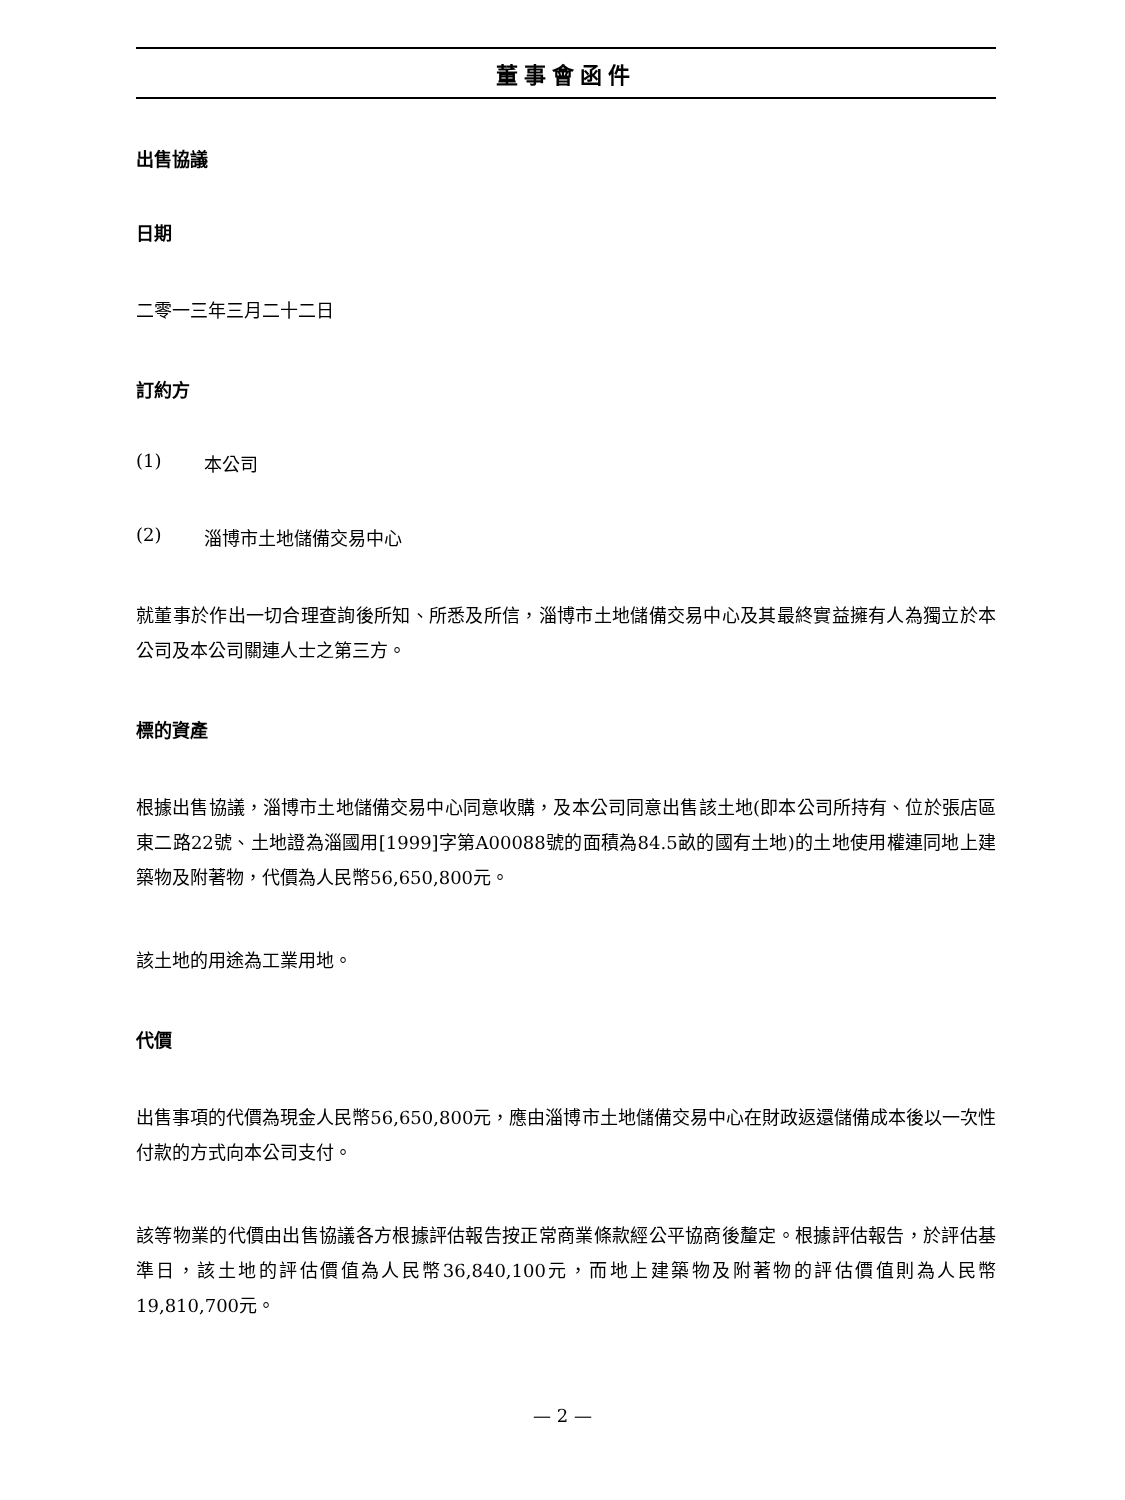董事會函件
出售協議
日期
二零一三年三月二十二日
訂約方
(1) 本公司
(2) 淄博市土地儲備交易中心
就董事於作出一切合理查詢後所知、所悉及所信，淄博市土地儲備交易中心及其最終實益擁有人為獨立於本公司及本公司關連人士之第三方。
標的資產
根據出售協議，淄博市土地儲備交易中心同意收購，及本公司同意出售該土地(即本公司所持有、位於張店區東二路22號、土地證為淄國用[1999]字第A00088號的面積為84.5畝的國有土地)的土地使用權連同地上建築物及附著物，代價為人民幣56,650,800元。
該土地的用途為工業用地。
代價
出售事項的代價為現金人民幣56,650,800元，應由淄博市土地儲備交易中心在財政返還儲備成本後以一次性付款的方式向本公司支付。
該等物業的代價由出售協議各方根據評估報告按正常商業條款經公平協商後釐定。根據評估報告，於評估基準日，該土地的評估價值為人民幣36,840,100元，而地上建築物及附著物的評估價值則為人民幣19,810,700元。
— 2 —